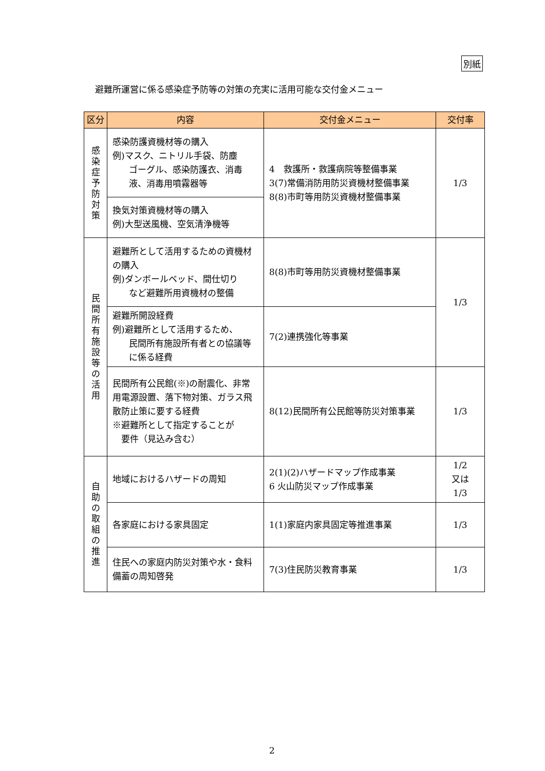別紙
避難所運営に係る感染症予防等の対策の充実に活用可能な交付金メニュー
| 区分 | 内容 | 交付金メニュー | 交付率 |
| --- | --- | --- | --- |
| 感 染 症 予 防 対 策 | 感染防護資機材等の購入 例)マスク、ニトリル手袋、防塵 ゴーグル、感染防護衣、消毒液、消毒用噴霧器等 | 4 救護所・救護病院等整備事業 3(7)常備消防用防災資機材整備事業 8(8)市町等用防災資機材整備事業 | 1/3 |
| | 換気対策資機材等の購入 例)大型送風機、空気清浄機等 | | |
| 民 間 所 有 施 設 等 の 活 用 | 避難所として活用するための資機材の購入 例)ダンボールベッド、間仕切り など避難所用資機材の整備 | 8(8)市町等用防災資機材整備事業 | 1/3 |
| | 避難所開設経費 例)避難所として活用するため、 民間所有施設所有者との協議等に係る経費 | 7(2)連携強化等事業 | |
| | 民間所有公民館(※)の耐震化、非常用電源設置、落下物対策、ガラス飛散防止策に要する経費 ※避難所として指定することが 要件（見込み含む） | 8(12)民間所有公民館等防災対策事業 | 1/3 |
| 自 助 の 取 組 の 推 進 | 地域におけるハザードの周知 | 2(1)(2)ハザードマップ作成事業 6 火山防災マップ作成事業 | 1/2 又は 1/3 |
| | 各家庭における家具固定 | 1(1)家庭内家具固定等推進事業 | 1/3 |
| | 住民への家庭内防災対策や水・食料備蓄の周知啓発 | 7(3)住民防災教育事業 | 1/3 |
2